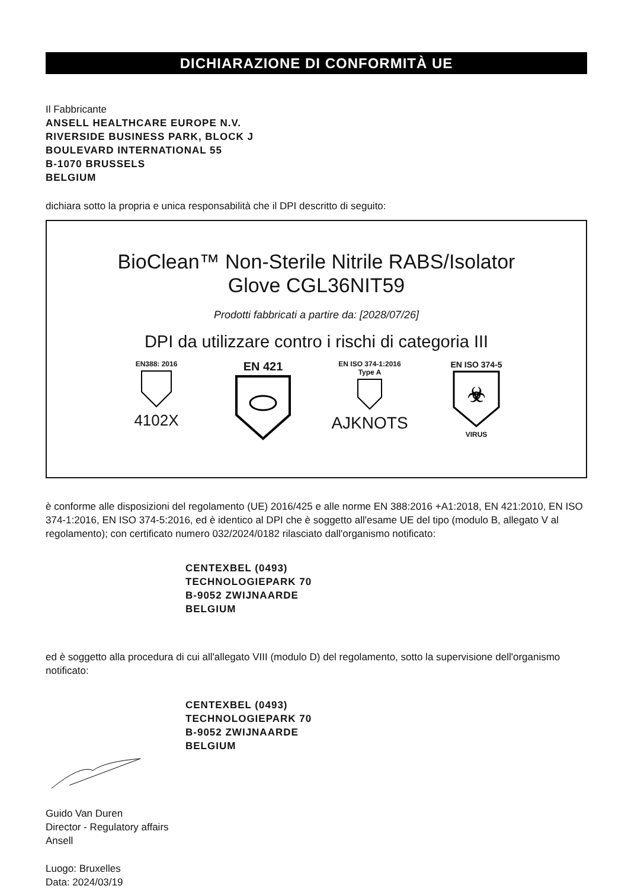DICHIARAZIONE DI CONFORMITÀ UE
Il Fabbricante
ANSELL HEALTHCARE EUROPE N.V.
RIVERSIDE BUSINESS PARK, BLOCK J
BOULEVARD INTERNATIONAL 55
B-1070 BRUSSELS
BELGIUM
dichiara sotto la propria e unica responsabilità che il DPI descritto di seguito:
BioClean™ Non-Sterile Nitrile RABS/Isolator
Glove CGL36NIT59
Prodotti fabbricati a partire da: [2028/07/26]
DPI da utilizzare contro i rischi di categoria III
EN388: 2016
4102X
EN 421
EN ISO 374-1:2016
Type A
AJKNOTS
EN ISO 374-5
☣
VIRUS
è conforme alle disposizioni del regolamento (UE) 2016/425 e alle norme EN 388:2016 +A1:2018, EN 421:2010, EN ISO 374-1:2016, EN ISO 374-5:2016, ed è identico al DPI che è soggetto all'esame UE del tipo (modulo B, allegato V al regolamento); con certificato numero 032/2024/0182 rilasciato dall'organismo notificato:
CENTEXBEL (0493)
TECHNOLOGIEPARK 70
B-9052 ZWIJNAARDE
BELGIUM
ed è soggetto alla procedura di cui all'allegato VIII (modulo D) del regolamento, sotto la supervisione dell'organismo notificato:
CENTEXBEL (0493)
TECHNOLOGIEPARK 70
B-9052 ZWIJNAARDE
BELGIUM
Guido Van Duren
Director - Regulatory affairs
Ansell
Luogo: Bruxelles
Data: 2024/03/19